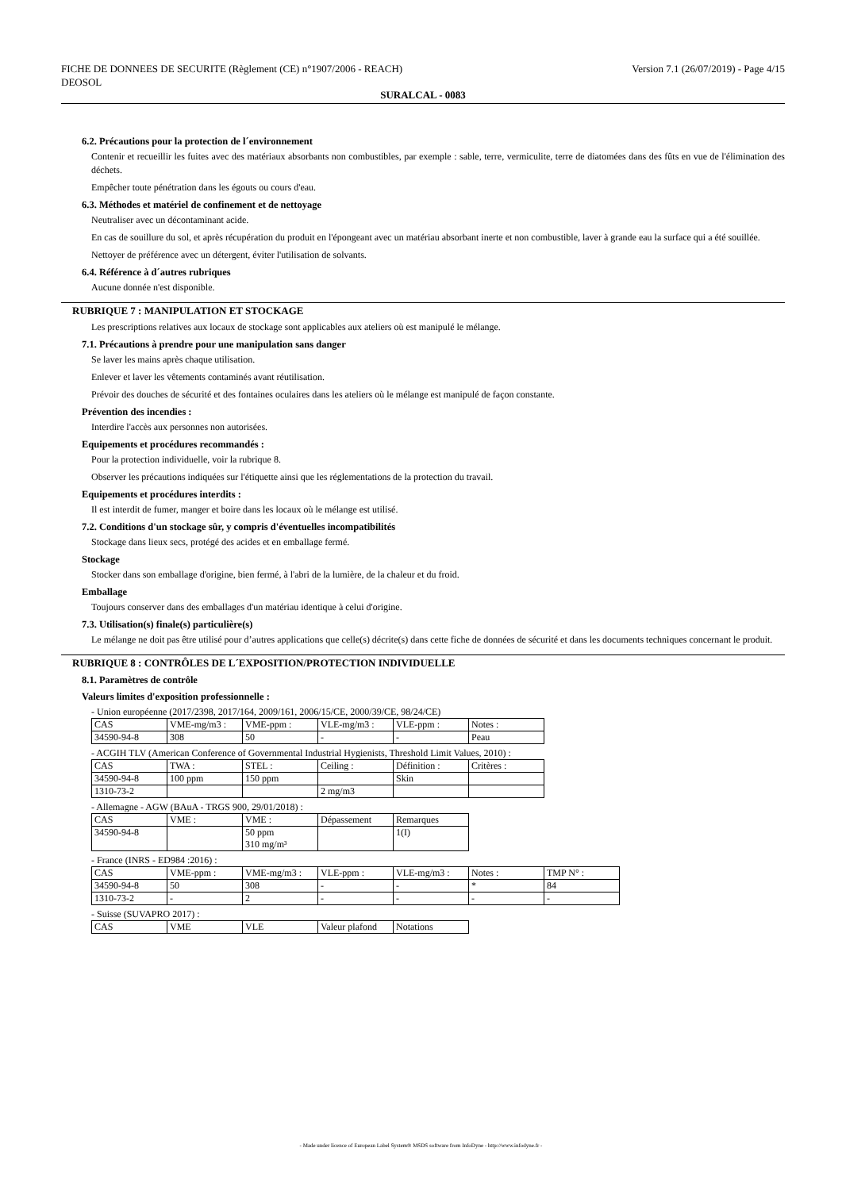FICHE DE DONNEES DE SECURITE (Règlement (CE) n°1907/2006 - REACH)
DEOSOL
Version 7.1 (26/07/2019) - Page 4/15
SURALCAL - 0083
6.2. Précautions pour la protection de l´environnement
Contenir et recueillir les fuites avec des matériaux absorbants non combustibles, par exemple : sable, terre, vermiculite, terre de diatomées dans des fûts en vue de l'élimination des déchets.
Empêcher toute pénétration dans les égouts ou cours d'eau.
6.3. Méthodes et matériel de confinement et de nettoyage
Neutraliser avec un décontaminant acide.
En cas de souillure du sol, et après récupération du produit en l'épongeant avec un matériau absorbant inerte et non combustible, laver à grande eau la surface qui a été souillée.
Nettoyer de préférence avec un détergent, éviter l'utilisation de solvants.
6.4. Référence à d´autres rubriques
Aucune donnée n'est disponible.
RUBRIQUE 7 : MANIPULATION ET STOCKAGE
Les prescriptions relatives aux locaux de stockage sont applicables aux ateliers où est manipulé le mélange.
7.1. Précautions à prendre pour une manipulation sans danger
Se laver les mains après chaque utilisation.
Enlever et laver les vêtements contaminés avant réutilisation.
Prévoir des douches de sécurité et des fontaines oculaires dans les ateliers où le mélange est manipulé de façon constante.
Prévention des incendies :
Interdire l'accès aux personnes non autorisées.
Equipements et procédures recommandés :
Pour la protection individuelle, voir la rubrique 8.
Observer les précautions indiquées sur l'étiquette ainsi que les réglementations de la protection du travail.
Equipements et procédures interdits :
Il est interdit de fumer, manger et boire dans les locaux où le mélange est utilisé.
7.2. Conditions d'un stockage sûr, y compris d'éventuelles incompatibilités
Stockage dans lieux secs, protégé des acides et en emballage fermé.
Stockage
Stocker dans son emballage d'origine, bien fermé, à l'abri de la lumière, de la chaleur et du froid.
Emballage
Toujours conserver dans des emballages d'un matériau identique à celui d'origine.
7.3. Utilisation(s) finale(s) particulière(s)
Le mélange ne doit pas être utilisé pour d’autres applications que celle(s) décrite(s) dans cette fiche de données de sécurité et dans les documents techniques concernant le produit.
RUBRIQUE 8 : CONTRÔLES DE L´EXPOSITION/PROTECTION INDIVIDUELLE
8.1. Paramètres de contrôle
Valeurs limites d'exposition professionnelle :
- Union européenne (2017/2398, 2017/164, 2009/161, 2006/15/CE, 2000/39/CE, 98/24/CE)
| CAS | VME-mg/m3 : | VME-ppm : | VLE-mg/m3 : | VLE-ppm : | Notes : |
| 34590-94-8 | 308 | 50 | - | - | Peau |
- ACGIH TLV (American Conference of Governmental Industrial Hygienists, Threshold Limit Values, 2010) :
| CAS | TWA : | STEL : | Ceiling : | Définition : | Critères : |
| 34590-94-8 | 100 ppm | 150 ppm | | Skin | |
| 1310-73-2 | | | 2 mg/m3 | | |
- Allemagne - AGW (BAuA - TRGS 900, 29/01/2018) :
| CAS | VME : | VME : | Dépassement | Remarques |
| 34590-94-8 | | 50 ppm 310 mg/m³ | | 1(I) |
- France (INRS - ED984 :2016) :
| CAS | VME-ppm : | VME-mg/m3 : | VLE-ppm : | VLE-mg/m3 : | Notes : | TMP N° : |
| 34590-94-8 | 50 | 308 | - | - | * | 84 |
| 1310-73-2 | - | 2 | - | - | - | - |
- Suisse (SUVAPRO 2017) :
| CAS | VME | VLE | Valeur plafond | Notations |
- Made under licence of European Label System® MSDS software from InfoDyne - http://www.infodyne.fr -